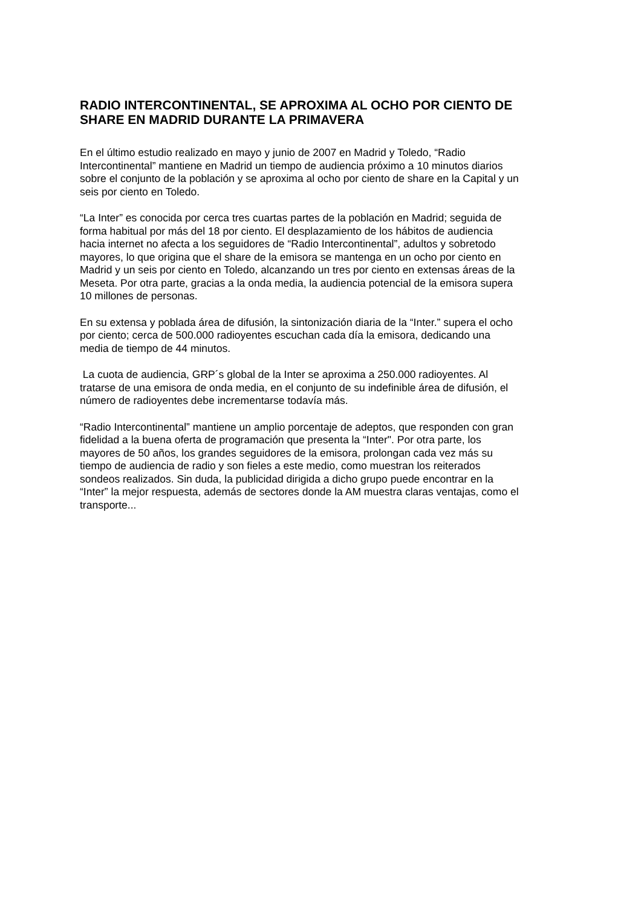RADIO INTERCONTINENTAL, SE APROXIMA AL OCHO POR CIENTO DE SHARE EN MADRID DURANTE LA PRIMAVERA
En el último estudio realizado en mayo y junio de 2007 en Madrid y Toledo, “Radio Intercontinental” mantiene en Madrid un tiempo de audiencia próximo a 10 minutos diarios sobre el conjunto de la población y se aproxima al ocho por ciento de share en la Capital y un seis por ciento en Toledo.
“La Inter” es conocida por cerca tres cuartas partes de la población en Madrid; seguida de forma habitual por más del 18 por ciento. El desplazamiento de los hábitos de audiencia hacia internet no afecta a los seguidores de “Radio Intercontinental”, adultos y sobretodo mayores, lo que origina que el share de la emisora se mantenga en un ocho por ciento en Madrid y un seis por ciento en Toledo, alcanzando un tres por ciento en extensas áreas de la Meseta. Por otra parte, gracias a la onda media, la audiencia potencial de la emisora supera 10 millones de personas.
En su extensa y poblada área de difusión, la sintonización diaria de la “Inter.” supera el ocho por ciento; cerca de 500.000 radioyentes escuchan cada día la emisora, dedicando una media de tiempo de 44 minutos.
La cuota de audiencia, GRP´s global de la Inter se aproxima a 250.000 radioyentes. Al tratarse de una emisora de onda media, en el conjunto de su indefinible área de difusión, el número de radioyentes debe incrementarse todavía más.
“Radio Intercontinental” mantiene un amplio porcentaje de adeptos, que responden con gran fidelidad a la buena oferta de programación que presenta la “Inter". Por otra parte, los mayores de 50 años, los grandes seguidores de la emisora, prolongan cada vez más su tiempo de audiencia de radio y son fieles a este medio, como muestran los reiterados sondeos realizados. Sin duda, la publicidad dirigida a dicho grupo puede encontrar en la “Inter” la mejor respuesta, además de sectores donde la AM muestra claras ventajas, como el transporte...